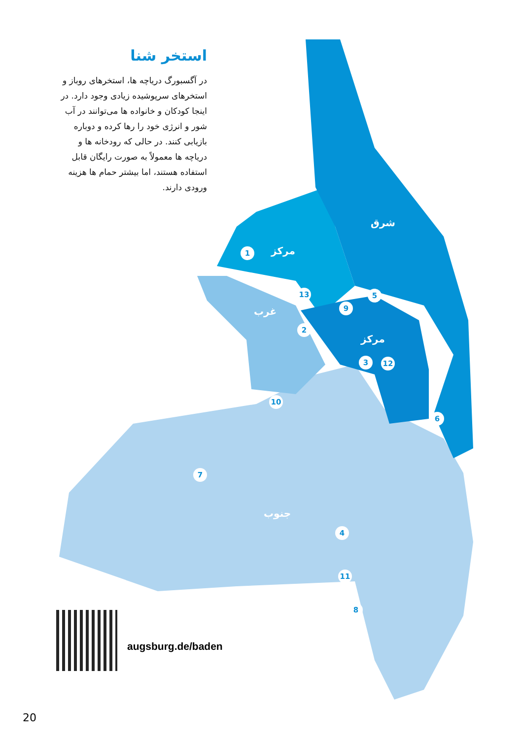استخر شنا
در آگسبورگ دریاچه ها، استخرهای روباز و استخرهای سرپوشیده زیادی وجود دارد. در اینجا کودکان و خانواده ها می‌توانند در آب شور و انرژی خود را رها کرده و دوباره بازیابی کنند. در حالی که رودخانه ها و دریاچه ها معمولاً به صورت رایگان قابل استفاده هستند، اما بیشتر حمام ها هزینه ورودی دارند.
شرق
مرکز
غرب
مرکز
جنوب
1
13
2
9
5
3 12
10
6
7
4
11
8
augsburg.de/baden
20